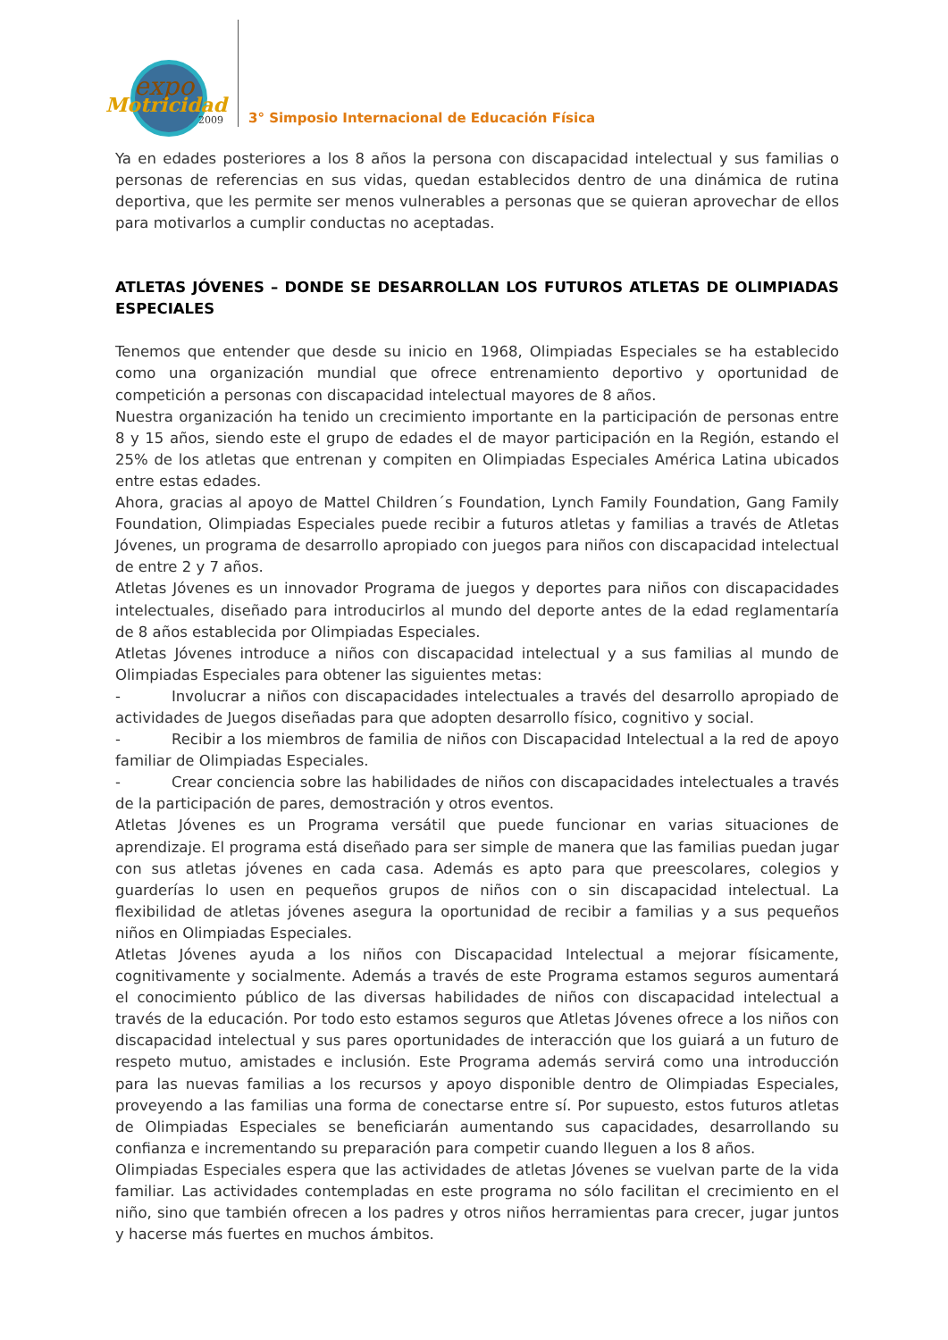expo
Motricidad
2009
3° Simposio Internacional de Educación Física
Ya en edades posteriores a los 8 años la persona con discapacidad intelectual y sus familias o personas de referencias en sus vidas, quedan establecidos dentro de una dinámica de rutina deportiva, que les permite ser menos vulnerables a personas que se quieran aprovechar de ellos para motivarlos a cumplir conductas no aceptadas.
ATLETAS JÓVENES – DONDE SE DESARROLLAN LOS FUTUROS ATLETAS DE OLIMPIADAS ESPECIALES
Tenemos que entender que desde su inicio en 1968, Olimpiadas Especiales se ha establecido como una organización mundial que ofrece entrenamiento deportivo y oportunidad de competición a personas con discapacidad intelectual mayores de 8 años.
Nuestra organización ha tenido un crecimiento importante en la participación de personas entre 8 y 15 años, siendo este el grupo de edades el de mayor participación en la Región, estando el 25% de los atletas que entrenan y compiten en Olimpiadas Especiales América Latina ubicados entre estas edades.
Ahora, gracias al apoyo de Mattel Children´s Foundation, Lynch Family Foundation, Gang Family Foundation, Olimpiadas Especiales puede recibir a futuros atletas y familias a través de Atletas Jóvenes, un programa de desarrollo apropiado con juegos para niños con discapacidad intelectual de entre 2 y 7 años.
Atletas Jóvenes es un innovador Programa de juegos y deportes para niños con discapacidades intelectuales, diseñado para introducirlos al mundo del deporte antes de la edad reglamentaría de 8 años establecida por Olimpiadas Especiales.
Atletas Jóvenes introduce a niños con discapacidad intelectual y a sus familias al mundo de Olimpiadas Especiales para obtener las siguientes metas:
- Involucrar a niños con discapacidades intelectuales a través del desarrollo apropiado de actividades de Juegos diseñadas para que adopten desarrollo físico, cognitivo y social.
- Recibir a los miembros de familia de niños con Discapacidad Intelectual a la red de apoyo familiar de Olimpiadas Especiales.
- Crear conciencia sobre las habilidades de niños con discapacidades intelectuales a través de la participación de pares, demostración y otros eventos.
Atletas Jóvenes es un Programa versátil que puede funcionar en varias situaciones de aprendizaje. El programa está diseñado para ser simple de manera que las familias puedan jugar con sus atletas jóvenes en cada casa. Además es apto para que preescolares, colegios y guarderías lo usen en pequeños grupos de niños con o sin discapacidad intelectual. La flexibilidad de atletas jóvenes asegura la oportunidad de recibir a familias y a sus pequeños niños en Olimpiadas Especiales.
Atletas Jóvenes ayuda a los niños con Discapacidad Intelectual a mejorar físicamente, cognitivamente y socialmente. Además a través de este Programa estamos seguros aumentará el conocimiento público de las diversas habilidades de niños con discapacidad intelectual a través de la educación. Por todo esto estamos seguros que Atletas Jóvenes ofrece a los niños con discapacidad intelectual y sus pares oportunidades de interacción que los guiará a un futuro de respeto mutuo, amistades e inclusión. Este Programa además servirá como una introducción para las nuevas familias a los recursos y apoyo disponible dentro de Olimpiadas Especiales, proveyendo a las familias una forma de conectarse entre sí. Por supuesto, estos futuros atletas de Olimpiadas Especiales se beneficiarán aumentando sus capacidades, desarrollando su confianza e incrementando su preparación para competir cuando lleguen a los 8 años.
Olimpiadas Especiales espera que las actividades de atletas Jóvenes se vuelvan parte de la vida familiar. Las actividades contempladas en este programa no sólo facilitan el crecimiento en el niño, sino que también ofrecen a los padres y otros niños herramientas para crecer, jugar juntos y hacerse más fuertes en muchos ámbitos.